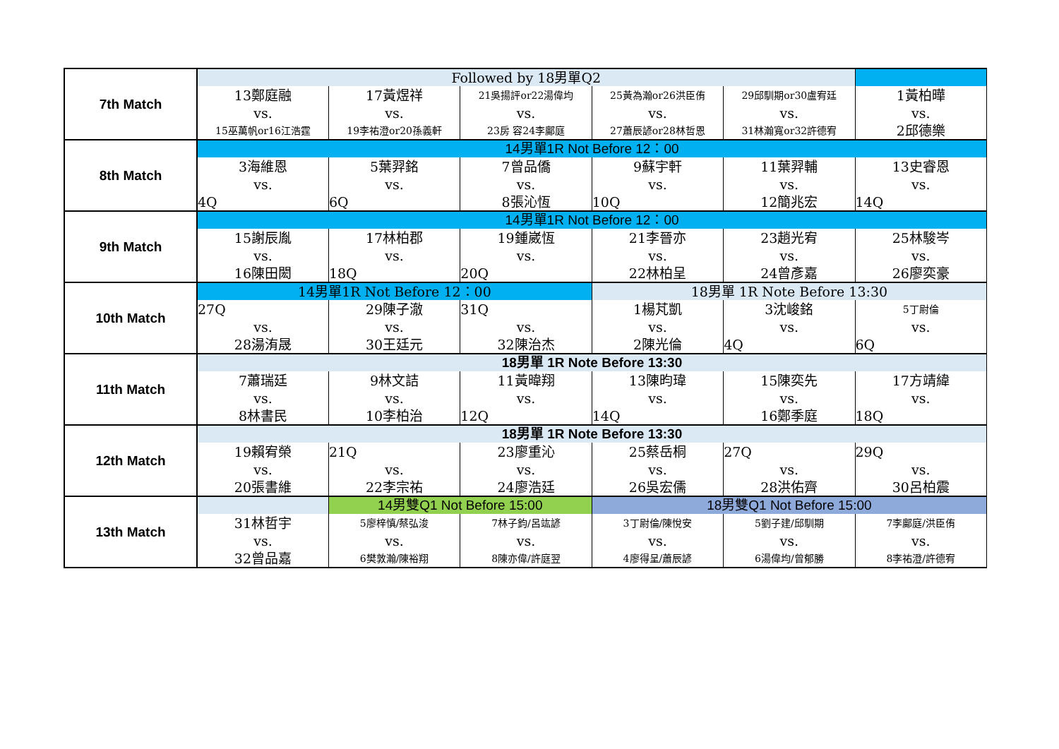| 7th Match | Followed by 18男單Q2 | | | | | |
| | 13鄭庭融 | 17黃煜祥 | 21吳揚評or22湯偉均 | 25黃為瀚or26洪臣侑 | 29邱馴期or30盧宥廷 | 1黃柏曄 |
| | vs. | vs. | vs. | vs. | vs. | vs. |
| | 15巫萬帆or16江浩霆 | 19李祐澄or20孫義軒 | 23房 容24李鄺庭 | 27蕭辰諺or28林哲恩 | 31林瀚寬or32許德宥 | 2邱德樂 |
| 8th Match | 14男單1R Not Before 12：00 | | | | | |
| | 3海維恩 | 5葉羿銘 | 7曾品僑 | 9蘇宇軒 | 11葉羿輔 | 13史睿恩 |
| | vs. | vs. | vs. | vs. | vs. | vs. |
| | 4Q | 6Q | 8張沁恆 | 10Q | 12簡兆宏 | 14Q |
| 9th Match | 14男單1R Not Before 12：00 | | | | | |
| | 15謝辰胤 | 17林柏郡 | 19鍾崴恆 | 21李晉亦 | 23趙光宥 | 25林駿岑 |
| | vs. | vs. | vs. | vs. | vs. | vs. |
| | 16陳田閎 | 18Q | 20Q | 22林柏呈 | 24曾彥嘉 | 26廖奕豪 |
| 10th Match | 14男單1R Not Before 12：00 | | | 18男單 1R Note Before 13:30 | | |
| | 27Q | 29陳子澈 | 31Q | 1楊芃凱 | 3沈峻銘 | 5丁尉倫 |
| | vs. | vs. | vs. | vs. | vs. | vs. |
| | 28湯洧晟 | 30王廷元 | 32陳治杰 | 2陳光倫 | 4Q | 6Q |
| 11th Match | 18男單 1R Note Before 13:30 | | | | | |
| | 7蕭瑞廷 | 9林文詰 | 11黃暐翔 | 13陳昀瑋 | 15陳奕先 | 17方靖緯 |
| | vs. | vs. | vs. | vs. | vs. | vs. |
| | 8林書民 | 10李柏治 | 12Q | 14Q | 16鄭季庭 | 18Q |
| 12th Match | 18男單 1R Note Before 13:30 | | | | | |
| | 19賴宥榮 | 21Q | 23廖重沁 | 25蔡岳桐 | 27Q | 29Q |
| | vs. | vs. | vs. | vs. | vs. | vs. |
| | 20張書維 | 22李宗祐 | 24廖浩廷 | 26吳宏儒 | 28洪佑齊 | 30呂柏震 |
| 13th Match | | 14男雙Q1 Not Before 15:00 | | 18男雙Q1 Not Before 15:00 | | |
| | 31林哲宇 | 5廖梓慎/蔡弘浚 | 7林子鈞/呂竑諺 | 3丁尉倫/陳悅安 | 5劉子建/邱馴期 | 7李鄺庭/洪臣侑 |
| | vs. | vs. | vs. | vs. | vs. | vs. |
| | 32曾品嘉 | 6樊敦瀚/陳裕翔 | 8陳亦偉/許庭翌 | 4廖得呈/蕭辰諺 | 6湯偉均/曾郁勝 | 8李祐澄/許德宥 |